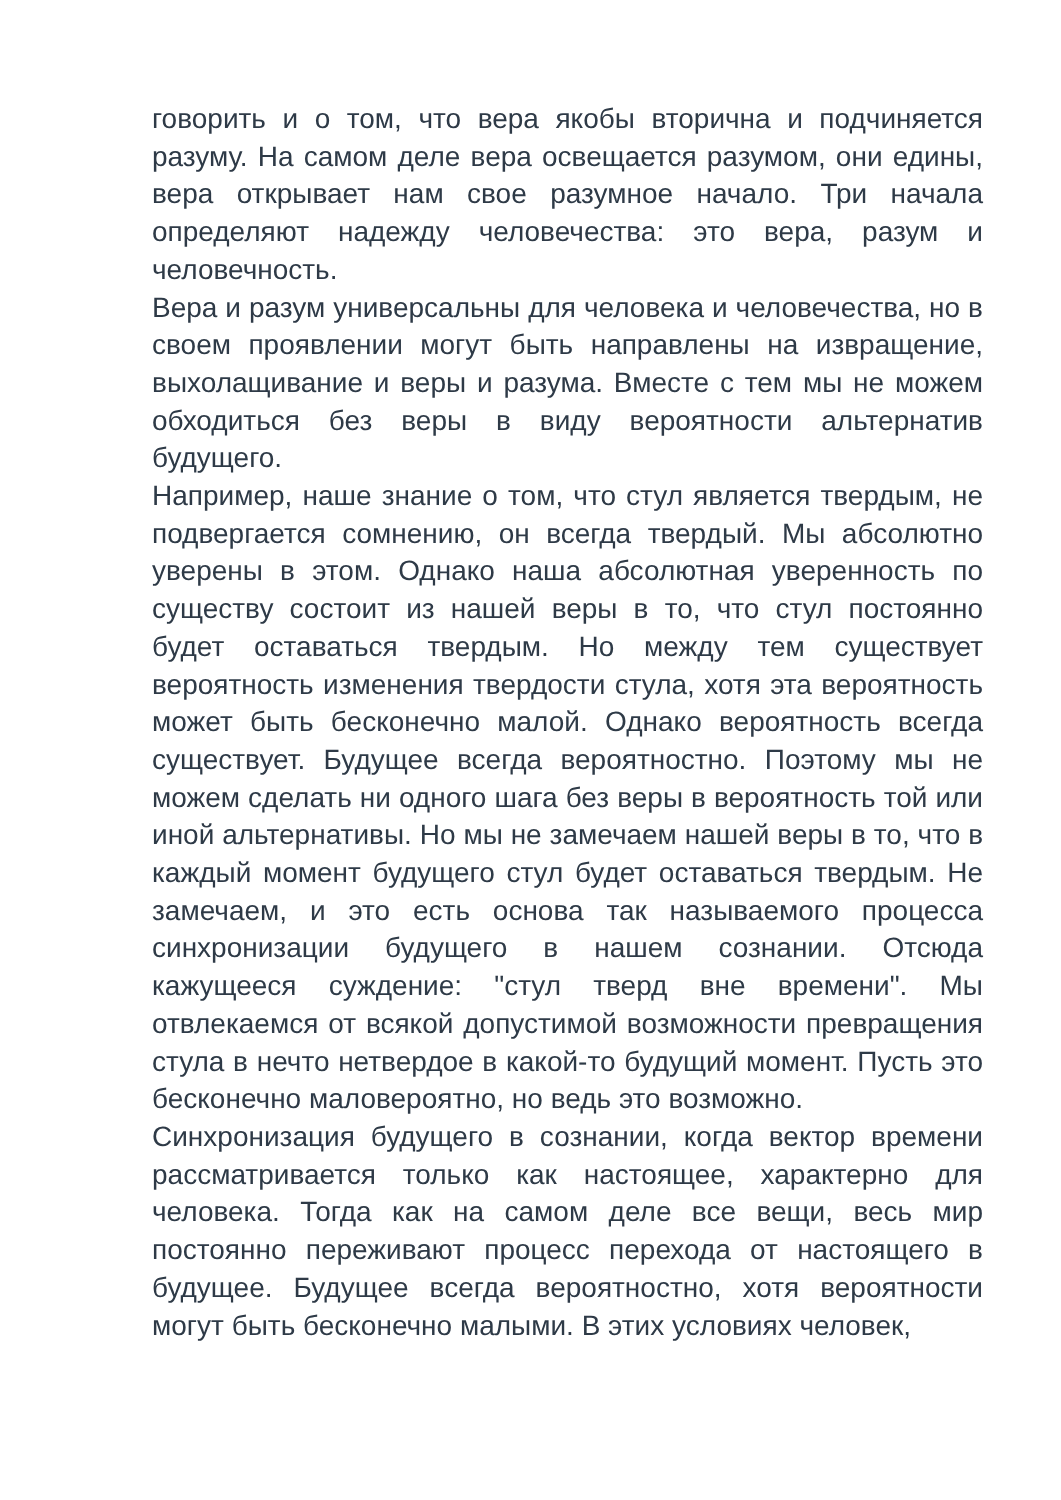говорить и о том, что вера якобы вторична и подчиняется разуму. На самом деле вера освещается разумом, они едины, вера открывает нам свое разумное начало. Три начала определяют надежду человечества: это вера, разум и человечность.
Вера и разум универсальны для человека и человечества, но в своем проявлении могут быть направлены на извращение, выхолащивание и веры и разума. Вместе с тем мы не можем обходиться без веры в виду вероятности альтернатив будущего.
Например, наше знание о том, что стул является твердым, не подвергается сомнению, он всегда твердый. Мы абсолютно уверены в этом. Однако наша абсолютная уверенность по существу состоит из нашей веры в то, что стул постоянно будет оставаться твердым. Но между тем существует вероятность изменения твердости стула, хотя эта вероятность может быть бесконечно малой. Однако вероятность всегда существует. Будущее всегда вероятностно. Поэтому мы не можем сделать ни одного шага без веры в вероятность той или иной альтернативы. Но мы не замечаем нашей веры в то, что в каждый момент будущего стул будет оставаться твердым. Не замечаем, и это есть основа так называемого процесса синхронизации будущего в нашем сознании. Отсюда кажущееся суждение: "стул тверд вне времени". Мы отвлекаемся от всякой допустимой возможности превращения стула в нечто нетвердое в какой-то будущий момент. Пусть это бесконечно маловероятно, но ведь это возможно.
Синхронизация будущего в сознании, когда вектор времени рассматривается только как настоящее, характерно для человека. Тогда как на самом деле все вещи, весь мир постоянно переживают процесс перехода от настоящего в будущее. Будущее всегда вероятностно, хотя вероятности могут быть бесконечно малыми. В этих условиях человек,